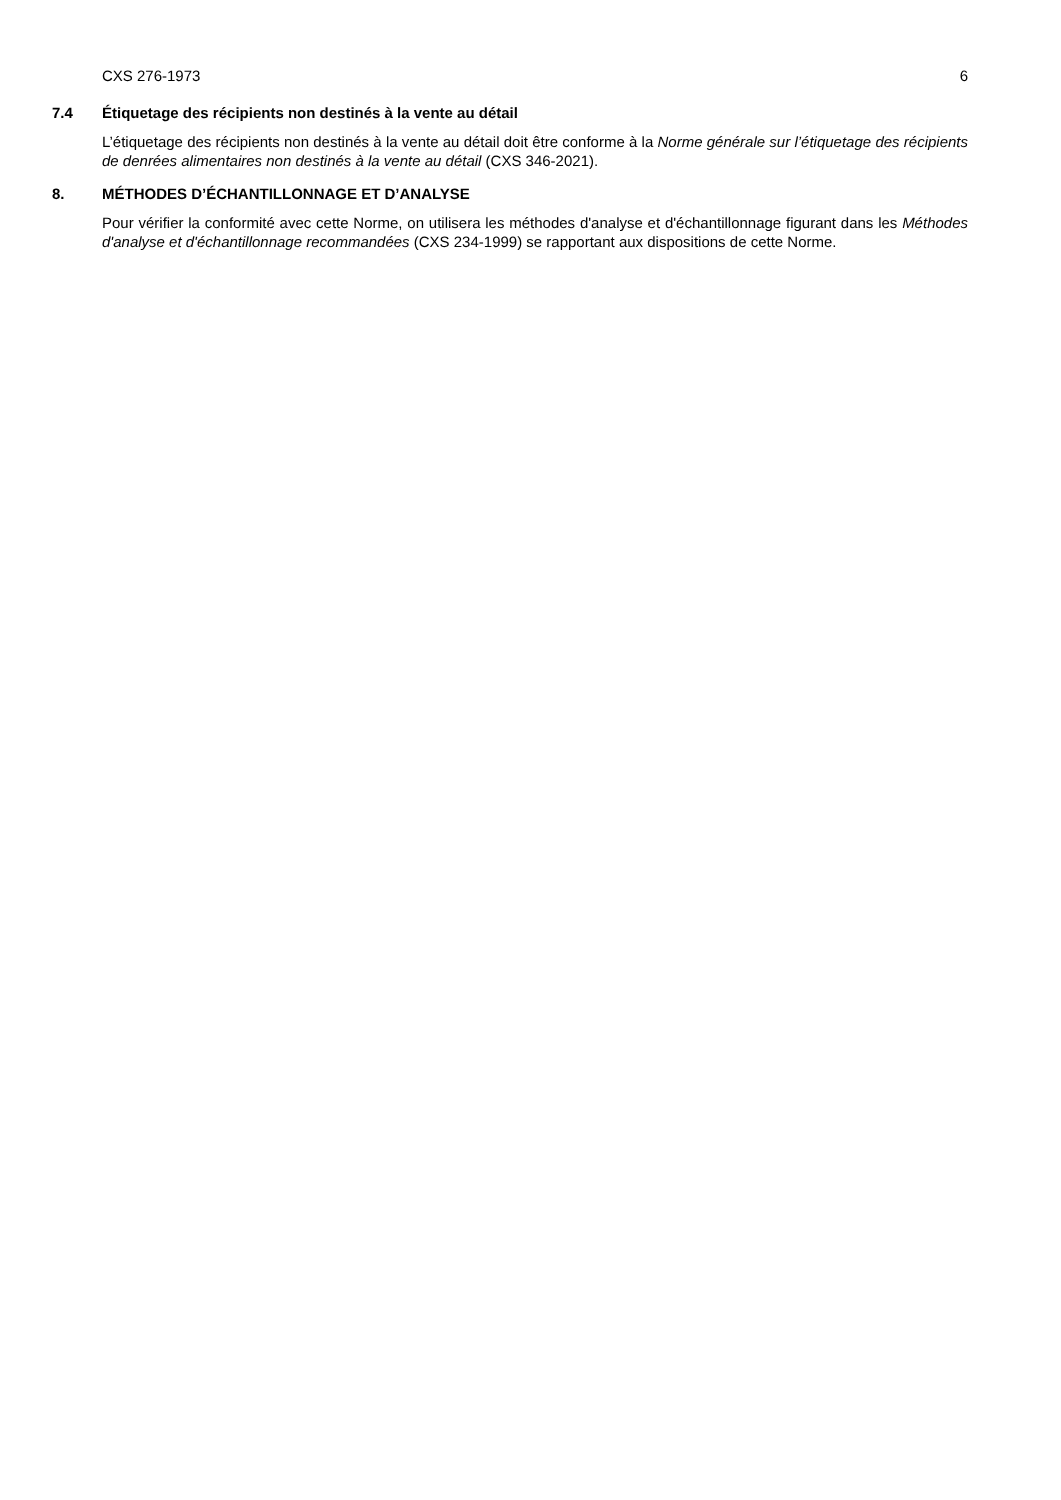CXS 276-1973 6
7.4 Étiquetage des récipients non destinés à la vente au détail
L’étiquetage des récipients non destinés à la vente au détail doit être conforme à la Norme générale sur l’étiquetage des récipients de denrées alimentaires non destinés à la vente au détail (CXS 346-2021).
8. MÉTHODES D’ÉCHANTILLONNAGE ET D’ANALYSE
Pour vérifier la conformité avec cette Norme, on utilisera les méthodes d'analyse et d'échantillonnage figurant dans les Méthodes d'analyse et d'échantillonnage recommandées (CXS 234-1999) se rapportant aux dispositions de cette Norme.